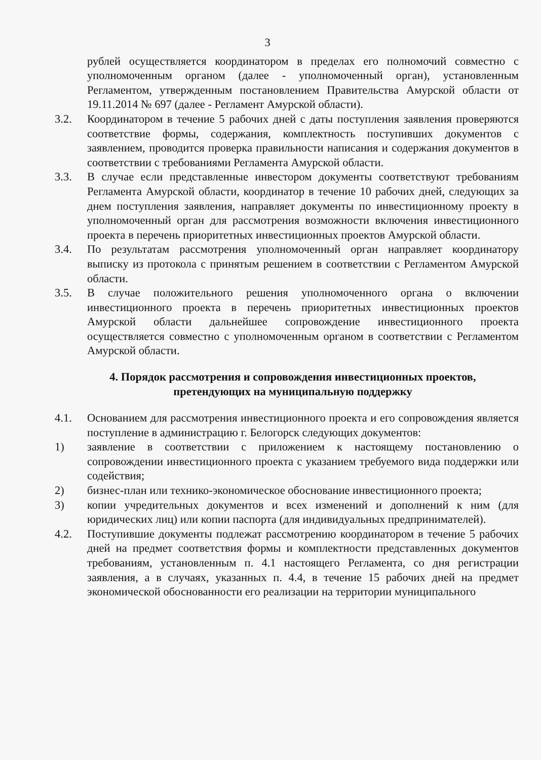3
рублей осуществляется координатором в пределах его полномочий совместно с уполномоченным органом (далее - уполномоченный орган), установленным Регламентом, утвержденным постановлением Правительства Амурской области от 19.11.2014 № 697 (далее - Регламент Амурской области).
3.2. Координатором в течение 5 рабочих дней с даты поступления заявления проверяются соответствие формы, содержания, комплектность поступивших документов с заявлением, проводится проверка правильности написания и содержания документов в соответствии с требованиями Регламента Амурской области.
3.3. В случае если представленные инвестором документы соответствуют требованиям Регламента Амурской области, координатор в течение 10 рабочих дней, следующих за днем поступления заявления, направляет документы по инвестиционному проекту в уполномоченный орган для рассмотрения возможности включения инвестиционного проекта в перечень приоритетных инвестиционных проектов Амурской области.
3.4. По результатам рассмотрения уполномоченный орган направляет координатору выписку из протокола с принятым решением в соответствии с Регламентом Амурской области.
3.5. В случае положительного решения уполномоченного органа о включении инвестиционного проекта в перечень приоритетных инвестиционных проектов Амурской области дальнейшее сопровождение инвестиционного проекта осуществляется совместно с уполномоченным органом в соответствии с Регламентом Амурской области.
4. Порядок рассмотрения и сопровождения инвестиционных проектов,
претендующих на муниципальную поддержку
4.1. Основанием для рассмотрения инвестиционного проекта и его сопровождения является поступление в администрацию г. Белогорск следующих документов:
1) заявление в соответствии с приложением к настоящему постановлению о сопровождении инвестиционного проекта с указанием требуемого вида поддержки или содействия;
2) бизнес-план или технико-экономическое обоснование инвестиционного проекта;
3) копии учредительных документов и всех изменений и дополнений к ним (для юридических лиц) или копии паспорта (для индивидуальных предпринимателей).
4.2. Поступившие документы подлежат рассмотрению координатором в течение 5 рабочих дней на предмет соответствия формы и комплектности представленных документов требованиям, установленным п. 4.1 настоящего Регламента, со дня регистрации заявления, а в случаях, указанных п. 4.4, в течение 15 рабочих дней на предмет экономической обоснованности его реализации на территории муниципального